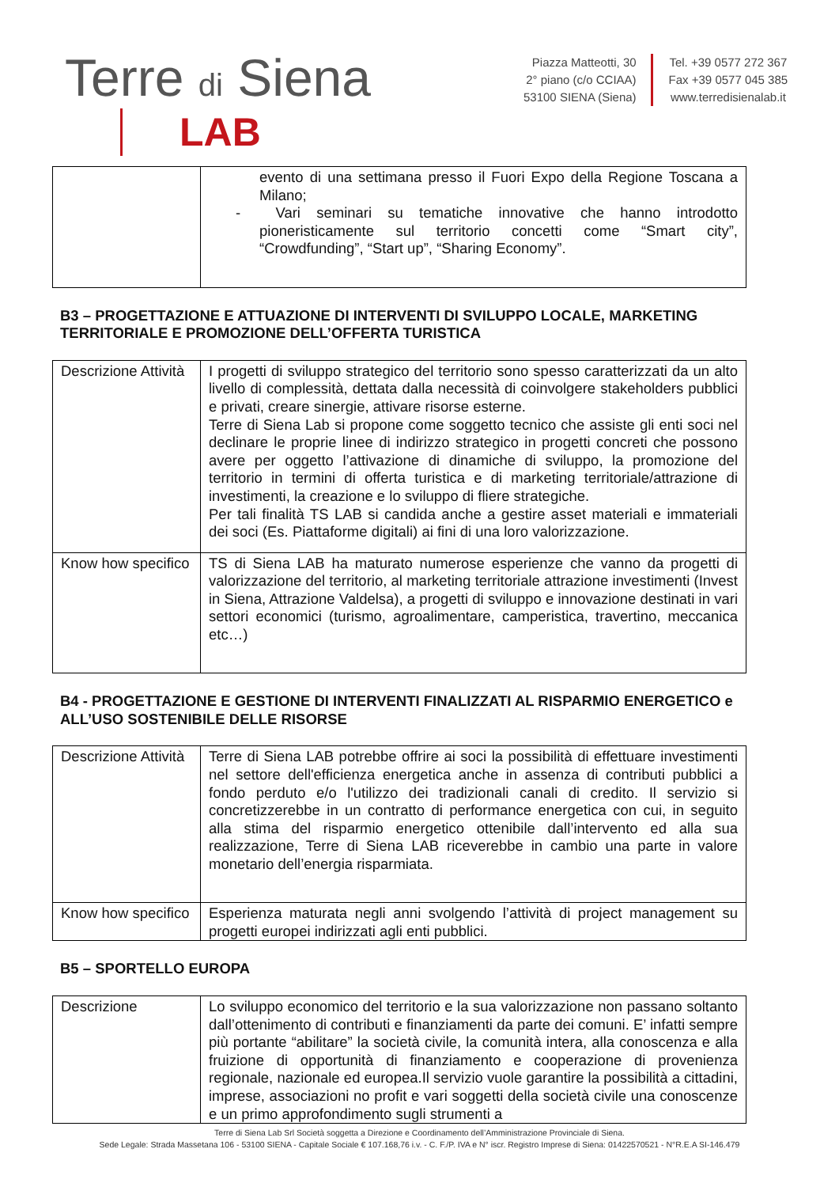Terre di Siena
LAB
Piazza Matteotti, 30
2° piano (c/o CCIAA)
53100 SIENA (Siena)
Tel. +39 0577 272 367
Fax +39 0577 045 385
www.terredisienalab.it
| | evento di una settimana presso il Fuori Expo della Regione Toscana a Milano; - Vari seminari su tematiche innovative che hanno introdotto pioneristicamente sul territorio concetti come “Smart city”, “Crowdfunding”, “Start up”, “Sharing Economy”. |
B3 – PROGETTAZIONE E ATTUAZIONE DI INTERVENTI DI SVILUPPO LOCALE, MARKETING TERRITORIALE E PROMOZIONE DELL’OFFERTA TURISTICA
| Descrizione Attività | I progetti di sviluppo strategico del territorio sono spesso caratterizzati da un alto livello di complessità, dettata dalla necessità di coinvolgere stakeholders pubblici e privati, creare sinergie, attivare risorse esterne. Terre di Siena Lab si propone come soggetto tecnico che assiste gli enti soci nel declinare le proprie linee di indirizzo strategico in progetti concreti che possono avere per oggetto l’attivazione di dinamiche di sviluppo, la promozione del territorio in termini di offerta turistica e di marketing territoriale/attrazione di investimenti, la creazione e lo sviluppo di fliere strategiche. Per tali finalità TS LAB si candida anche a gestire asset materiali e immateriali dei soci (Es. Piattaforme digitali) ai fini di una loro valorizzazione. |
| Know how specifico | TS di Siena LAB ha maturato numerose esperienze che vanno da progetti di valorizzazione del territorio, al marketing territoriale attrazione investimenti (Invest in Siena, Attrazione Valdelsa), a progetti di sviluppo e innovazione destinati in vari settori economici (turismo, agroalimentare, camperistica, travertino, meccanica etc…) |
B4 - PROGETTAZIONE E GESTIONE DI INTERVENTI FINALIZZATI AL RISPARMIO ENERGETICO e ALL’USO SOSTENIBILE DELLE RISORSE
| Descrizione Attività | Terre di Siena LAB potrebbe offrire ai soci la possibilità di effettuare investimenti nel settore dell'efficienza energetica anche in assenza di contributi pubblici a fondo perduto e/o l'utilizzo dei tradizionali canali di credito. Il servizio si concretizzerebbe in un contratto di performance energetica con cui, in seguito alla stima del risparmio energetico ottenibile dall’intervento ed alla sua realizzazione, Terre di Siena LAB riceverebbe in cambio una parte in valore monetario dell’energia risparmiata. |
| Know how specifico | Esperienza maturata negli anni svolgendo l’attività di project management su progetti europei indirizzati agli enti pubblici. |
B5 – SPORTELLO EUROPA
| Descrizione | Lo sviluppo economico del territorio e la sua valorizzazione non passano soltanto dall’ottenimento di contributi e finanziamenti da parte dei comuni. E’ infatti sempre più portante “abilitare” la società civile, la comunità intera, alla conoscenza e alla fruizione di opportunità di finanziamento e cooperazione di provenienza regionale, nazionale ed europea.Il servizio vuole garantire la possibilità a cittadini, imprese, associazioni no profit e vari soggetti della società civile una conoscenze e un primo approfondimento sugli strumenti a |
Terre di Siena Lab Srl Società soggetta a Direzione e Coordinamento dell’Amministrazione Provinciale di Siena.
Sede Legale: Strada Massetana 106 - 53100 SIENA - Capitale Sociale € 107.168,76 i.v. - C. F./P. IVA e N° iscr. Registro Imprese di Siena: 01422570521 - N°R.E.A SI-146.479